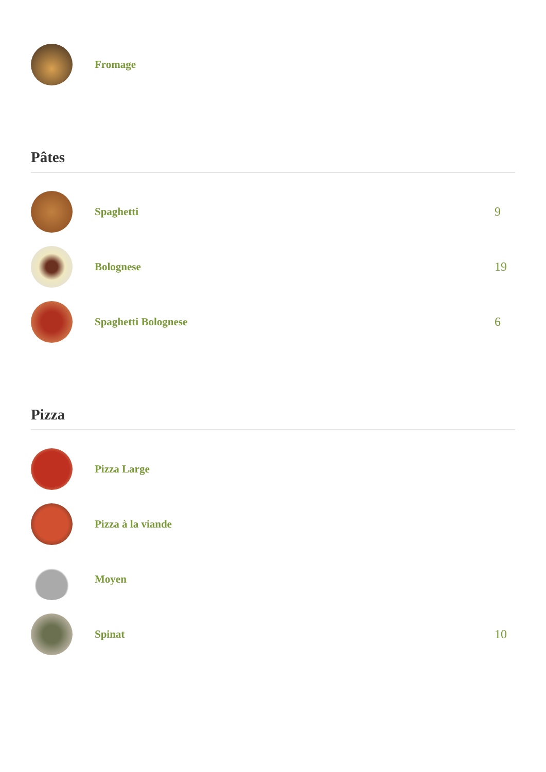Fromage
Pâtes
Spaghetti 9
Bolognese 19
Spaghetti Bolognese 6
Pizza
Pizza Large
Pizza à la viande
Moyen
Spinat 10